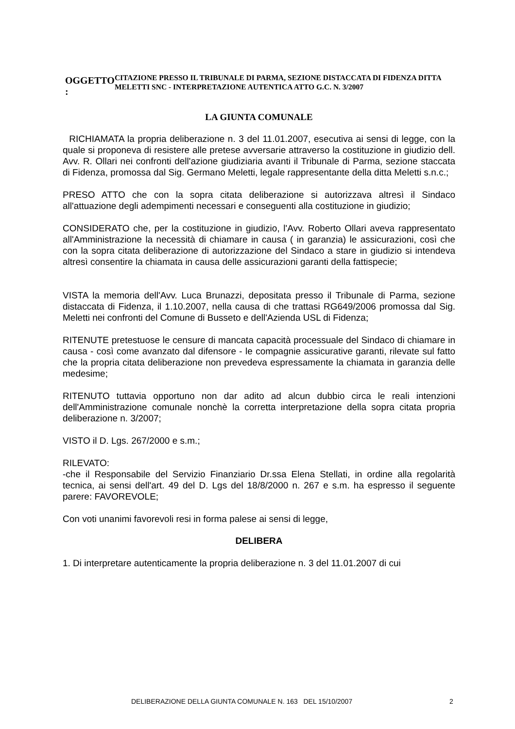OGGETTO :
CITAZIONE PRESSO IL TRIBUNALE DI PARMA, SEZIONE DISTACCATA DI FIDENZA DITTA MELETTI SNC - INTERPRETAZIONE AUTENTICA ATTO G.C. N. 3/2007
LA GIUNTA COMUNALE
RICHIAMATA la propria deliberazione n. 3 del 11.01.2007, esecutiva ai sensi di legge, con la quale si proponeva di resistere alle pretese avversarie attraverso la costituzione in giudizio dell. Avv. R. Ollari nei confronti dell'azione giudiziaria avanti il Tribunale di Parma, sezione staccata di Fidenza, promossa dal Sig. Germano Meletti, legale rappresentante della ditta Meletti s.n.c.;
PRESO ATTO che con la sopra citata deliberazione si autorizzava altresì il Sindaco all'attuazione degli adempimenti necessari e conseguenti alla costituzione in giudizio;
CONSIDERATO che, per la costituzione in giudizio, l'Avv. Roberto Ollari aveva rappresentato all'Amministrazione la necessità di chiamare in causa ( in garanzia) le assicurazioni, così che con la sopra citata deliberazione di autorizzazione del Sindaco a stare in giudizio si intendeva altresì consentire la chiamata in causa delle assicurazioni garanti della fattispecie;
VISTA la memoria dell'Avv. Luca Brunazzi, depositata presso il Tribunale di Parma, sezione distaccata di Fidenza, il 1.10.2007, nella causa di che trattasi RG649/2006 promossa dal Sig. Meletti nei confronti del Comune di Busseto e dell'Azienda USL di Fidenza;
RITENUTE pretestuose le censure di mancata capacità processuale del Sindaco di chiamare in causa - così come avanzato dal difensore - le compagnie assicurative garanti, rilevate sul fatto che la propria citata deliberazione non prevedeva espressamente la chiamata in garanzia delle medesime;
RITENUTO tuttavia opportuno non dar adito ad alcun dubbio circa le reali intenzioni dell'Amministrazione comunale nonchè la corretta interpretazione della sopra citata propria deliberazione n. 3/2007;
VISTO il D. Lgs. 267/2000 e s.m.;
RILEVATO:
-che il Responsabile del Servizio Finanziario Dr.ssa Elena Stellati, in ordine alla regolarità tecnica, ai sensi dell'art. 49 del D. Lgs del 18/8/2000 n. 267 e s.m. ha espresso il seguente parere: FAVOREVOLE;
Con voti unanimi favorevoli resi in forma palese ai sensi di legge,
DELIBERA
1. Di interpretare autenticamente la propria deliberazione n. 3 del 11.01.2007 di cui
DELIBERAZIONE DELLA GIUNTA COMUNALE N. 163 DEL 15/10/2007
2